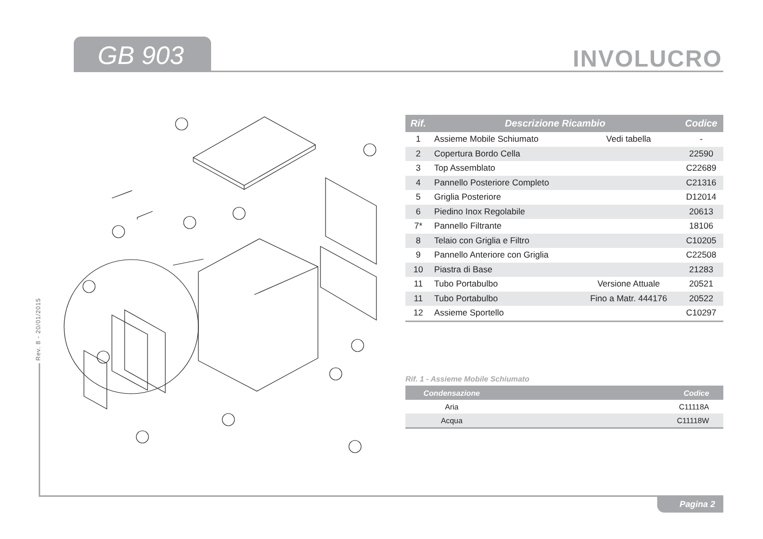GB 903 INVOLUCRO
Rev. 8 - 20/01/2015
| Rif. | Descrizione Ricambio | | Codice |
| --- | --- | --- | --- |
| 1 | Assieme Mobile Schiumato | Vedi tabella | - |
| 2 | Copertura Bordo Cella | | 22590 |
| 3 | Top Assemblato | | C22689 |
| 4 | Pannello Posteriore Completo | | C21316 |
| 5 | Griglia Posteriore | | D12014 |
| 6 | Piedino Inox Regolabile | | 20613 |
| 7* | Pannello Filtrante | | 18106 |
| 8 | Telaio con Griglia e Filtro | | C10205 |
| 9 | Pannello Anteriore con Griglia | | C22508 |
| 10 | Piastra di Base | | 21283 |
| 11 | Tubo Portabulbo | Versione Attuale | 20521 |
| 11 | Tubo Portabulbo | Fino a Matr. 444176 | 20522 |
| 12 | Assieme Sportello | | C10297 |
Rif. 1 - Assieme Mobile Schiumato
| Condensazione | Codice |
| --- | --- |
| Aria | C11118A |
| Acqua | C11118W |
Pagina 2